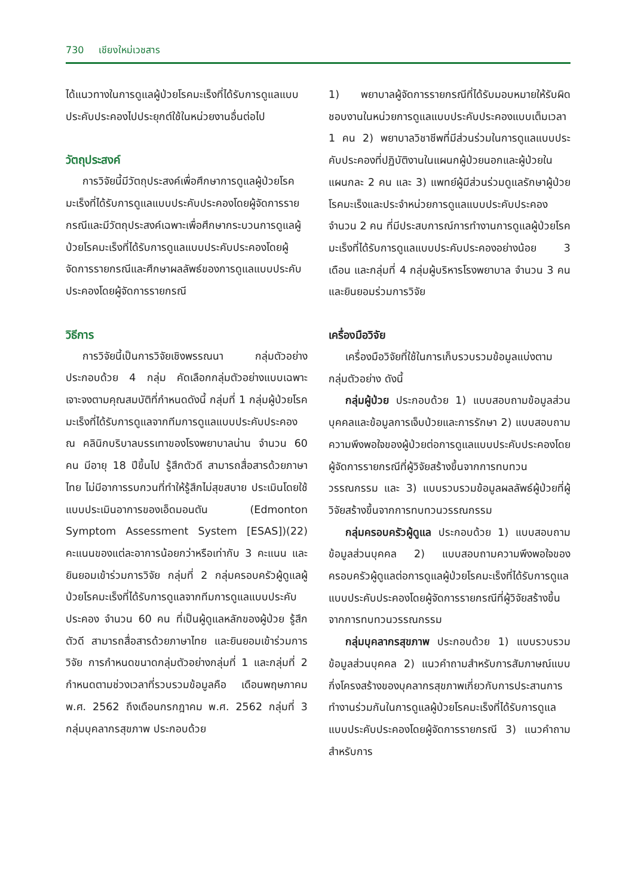730 เชียงใหม่เวชสาร
ได้แนวทางในการดูแลผู้ป่วยโรคมะเร็งที่ได้รับการดูแลแบบประคับประคองไปประยุกต์ใช้ในหน่วยงานอื่นต่อไป
วัตถุประสงค์
การวิจัยนี้มีวัตถุประสงค์เพื่อศึกษาการดูแลผู้ป่วยโรคมะเร็งที่ได้รับการดูแลแบบประคับประคองโดยผู้จัดการรายกรณีและมีวัตถุประสงค์เฉพาะเพื่อศึกษากระบวนการดูแลผู้ป่วยโรคมะเร็งที่ได้รับการดูแลแบบประคับประคองโดยผู้จัดการรายกรณีและศึกษาผลลัพธ์ของการดูแลแบบประคับประคองโดยผู้จัดการรายกรณี
วิธีการ
การวิจัยนี้เป็นการวิจัยเชิงพรรณนา กลุ่มตัวอย่างประกอบด้วย 4 กลุ่ม คัดเลือกกลุ่มตัวอย่างแบบเฉพาะเจาะจงตามคุณสมบัติที่กำหนดดังนี้ กลุ่มที่ 1 กลุ่มผู้ป่วยโรคมะเร็งที่ได้รับการดูแลจากทีมการดูแลแบบประคับประคอง ณ คลินิกบริบาลบรรเทาของโรงพยาบาลน่าน จำนวน 60 คน มีอายุ 18 ปีขึ้นไป รู้สึกตัวดี สามารถสื่อสารด้วยภาษาไทย ไม่มีอาการรบกวนที่ทำให้รู้สึกไม่สุขสบาย ประเมินโดยใช้แบบประเมินอาการของเอ็ดมอนตัน (Edmonton Symptom Assessment System [ESAS])(22) คะแนนของแต่ละอาการน้อยกว่าหรือเท่ากับ 3 คะแนน และยินยอมเข้าร่วมการวิจัย กลุ่มที่ 2 กลุ่มครอบครัวผู้ดูแลผู้ป่วยโรคมะเร็งที่ได้รับการดูแลจากทีมการดูแลแบบประคับประคอง จำนวน 60 คน ที่เป็นผู้ดูแลหลักของผู้ป่วย รู้สึกตัวดี สามารถสื่อสารด้วยภาษาไทย และยินยอมเข้าร่วมการวิจัย การกำหนดขนาดกลุ่มตัวอย่างกลุ่มที่ 1 และกลุ่มที่ 2 กำหนดตามช่วงเวลาที่รวบรวมข้อมูลคือ เดือนพฤษภาคม พ.ศ. 2562 ถึงเดือนกรกฎาคม พ.ศ. 2562 กลุ่มที่ 3 กลุ่มบุคลากรสุขภาพ ประกอบด้วย
1) พยาบาลผู้จัดการรายกรณีที่ได้รับมอบหมายให้รับผิดชอบงานในหน่วยการดูแลแบบประคับประคองแบบเต็มเวลา 1 คน 2) พยาบาลวิชาชีพที่มีส่วนร่วมในการดูแลแบบประคับประคองที่ปฏิบัติงานในแผนกผู้ป่วยนอกและผู้ป่วยใน แผนกละ 2 คน และ 3) แพทย์ผู้มีส่วนร่วมดูแลรักษาผู้ป่วยโรคมะเร็งและประจำหน่วยการดูแลแบบประคับประคอง จำนวน 2 คน ที่มีประสบการณ์การทำงานการดูแลผู้ป่วยโรคมะเร็งที่ได้รับการดูแลแบบประคับประคองอย่างน้อย 3 เดือน และกลุ่มที่ 4 กลุ่มผู้บริหารโรงพยาบาล จำนวน 3 คน และยินยอมร่วมการวิจัย
เครื่องมือวิจัย
เครื่องมือวิจัยที่ใช้ในการเก็บรวบรวมข้อมูลแบ่งตามกลุ่มตัวอย่าง ดังนี้
กลุ่มผู้ป่วย ประกอบด้วย 1) แบบสอบถามข้อมูลส่วนบุคคลและข้อมูลการเจ็บป่วยและการรักษา 2) แบบสอบถามความพึงพอใจของผู้ป่วยต่อการดูแลแบบประคับประคองโดยผู้จัดการรายกรณีที่ผู้วิจัยสร้างขึ้นจากการทบทวนวรรณกรรม และ 3) แบบรวบรวมข้อมูลผลลัพธ์ผู้ป่วยที่ผู้วิจัยสร้างขึ้นจากการทบทวนวรรณกรรม
กลุ่มครอบครัวผู้ดูแล ประกอบด้วย 1) แบบสอบถามข้อมูลส่วนบุคคล 2) แบบสอบถามความพึงพอใจของครอบครัวผู้ดูแลต่อการดูแลผู้ป่วยโรคมะเร็งที่ได้รับการดูแลแบบประคับประคองโดยผู้จัดการรายกรณีที่ผู้วิจัยสร้างขึ้นจากการทบทวนวรรณกรรม
กลุ่มบุคลากรสุขภาพ ประกอบด้วย 1) แบบรวบรวมข้อมูลส่วนบุคคล 2) แนวคำถามสำหรับการสัมภาษณ์แบบกึ่งโครงสร้างของบุคลากรสุขภาพเกี่ยวกับการประสานการทำงานร่วมกันในการดูแลผู้ป่วยโรคมะเร็งที่ได้รับการดูแลแบบประคับประคองโดยผู้จัดการรายกรณี 3) แนวคำถามสำหรับการ